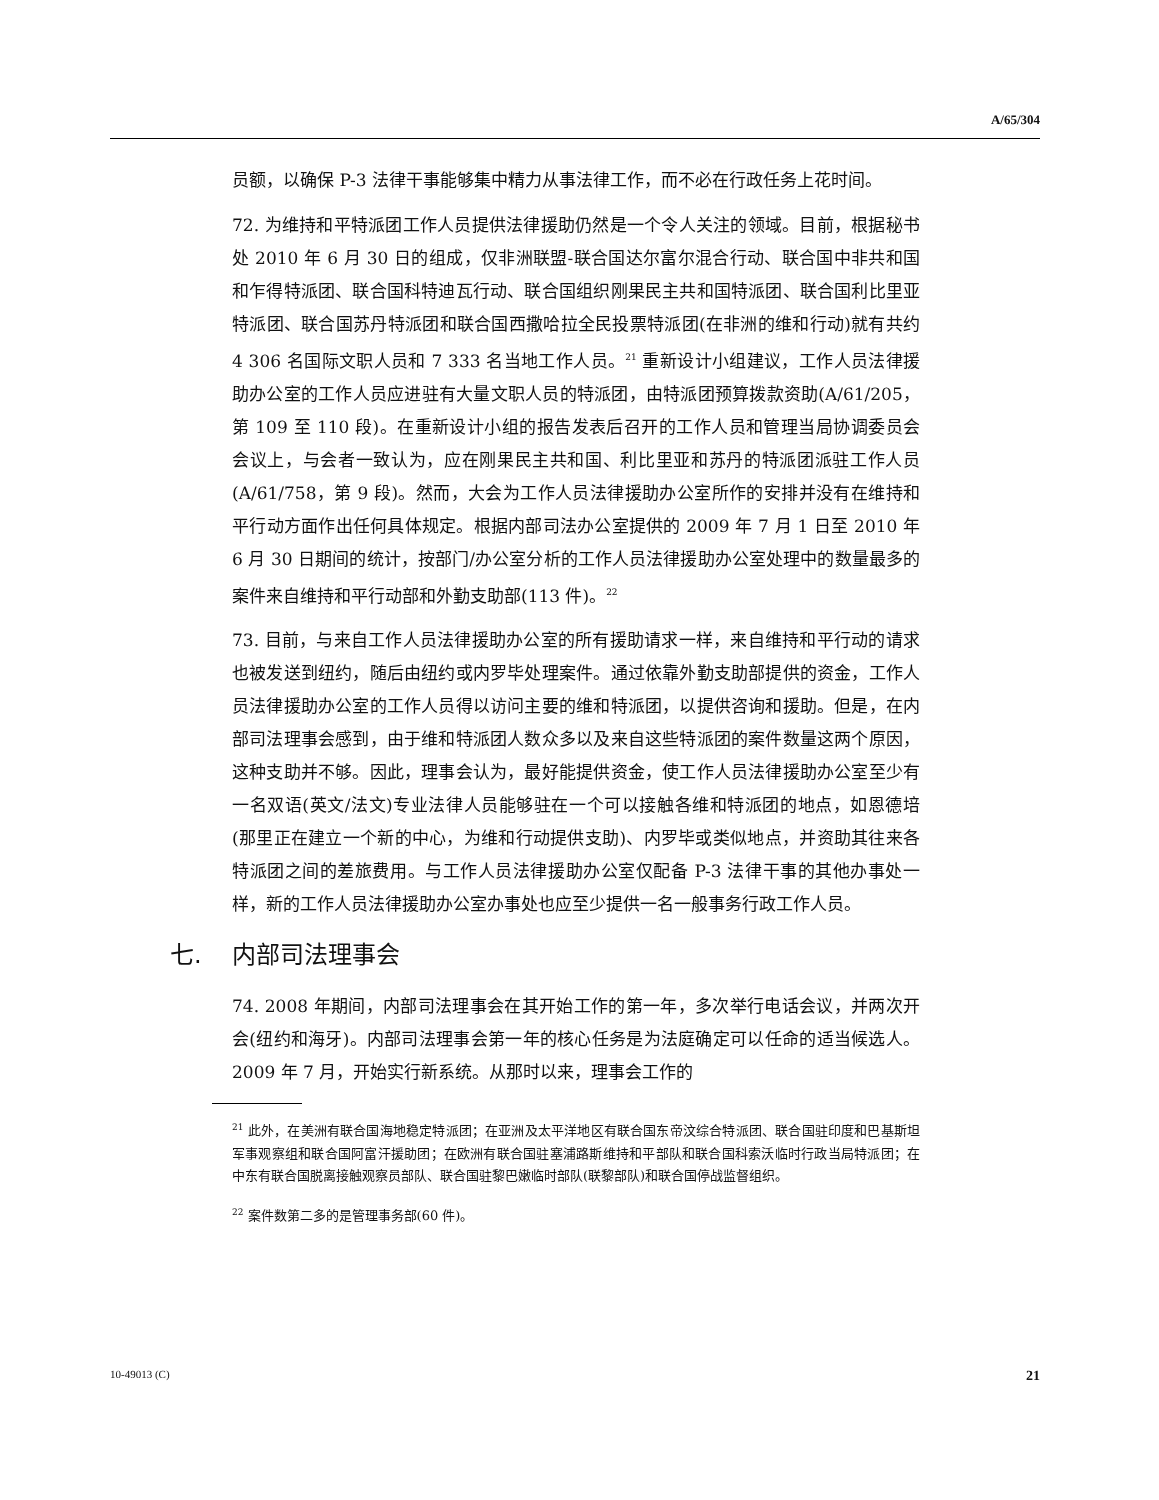A/65/304
员额，以确保 P-3 法律干事能够集中精力从事法律工作，而不必在行政任务上花时间。
72. 为维持和平特派团工作人员提供法律援助仍然是一个令人关注的领域。目前，根据秘书处 2010 年 6 月 30 日的组成，仅非洲联盟-联合国达尔富尔混合行动、联合国中非共和国和乍得特派团、联合国科特迪瓦行动、联合国组织刚果民主共和国特派团、联合国利比里亚特派团、联合国苏丹特派团和联合国西撒哈拉全民投票特派团(在非洲的维和行动)就有共约 4 306 名国际文职人员和 7 333 名当地工作人员。<sup>21</sup> 重新设计小组建议，工作人员法律援助办公室的工作人员应进驻有大量文职人员的特派团，由特派团预算拨款资助(A/61/205，第 109 至 110 段)。在重新设计小组的报告发表后召开的工作人员和管理当局协调委员会会议上，与会者一致认为，应在刚果民主共和国、利比里亚和苏丹的特派团派驻工作人员(A/61/758，第 9 段)。然而，大会为工作人员法律援助办公室所作的安排并没有在维持和平行动方面作出任何具体规定。根据内部司法办公室提供的 2009 年 7 月 1 日至 2010 年 6 月 30 日期间的统计，按部门/办公室分析的工作人员法律援助办公室处理中的数量最多的案件来自维持和平行动部和外勤支助部(113 件)。<sup>22</sup>
73. 目前，与来自工作人员法律援助办公室的所有援助请求一样，来自维持和平行动的请求也被发送到纽约，随后由纽约或内罗毕处理案件。通过依靠外勤支助部提供的资金，工作人员法律援助办公室的工作人员得以访问主要的维和特派团，以提供咨询和援助。但是，在内部司法理事会感到，由于维和特派团人数众多以及来自这些特派团的案件数量这两个原因，这种支助并不够。因此，理事会认为，最好能提供资金，使工作人员法律援助办公室至少有一名双语(英文/法文)专业法律人员能够驻在一个可以接触各维和特派团的地点，如恩德培(那里正在建立一个新的中心，为维和行动提供支助)、内罗毕或类似地点，并资助其往来各特派团之间的差旅费用。与工作人员法律援助办公室仅配备 P-3 法律干事的其他办事处一样，新的工作人员法律援助办公室办事处也应至少提供一名一般事务行政工作人员。
七. 内部司法理事会
74. 2008 年期间，内部司法理事会在其开始工作的第一年，多次举行电话会议，并两次开会(纽约和海牙)。内部司法理事会第一年的核心任务是为法庭确定可以任命的适当候选人。2009 年 7 月，开始实行新系统。从那时以来，理事会工作的
<sup>21</sup> 此外，在美洲有联合国海地稳定特派团；在亚洲及太平洋地区有联合国东帝汶综合特派团、联合国驻印度和巴基斯坦军事观察组和联合国阿富汗援助团；在欧洲有联合国驻塞浦路斯维持和平部队和联合国科索沃临时行政当局特派团；在中东有联合国脱离接触观察员部队、联合国驻黎巴嫩临时部队(联黎部队)和联合国停战监督组织。
<sup>22</sup> 案件数第二多的是管理事务部(60 件)。
10-49013 (C) 21